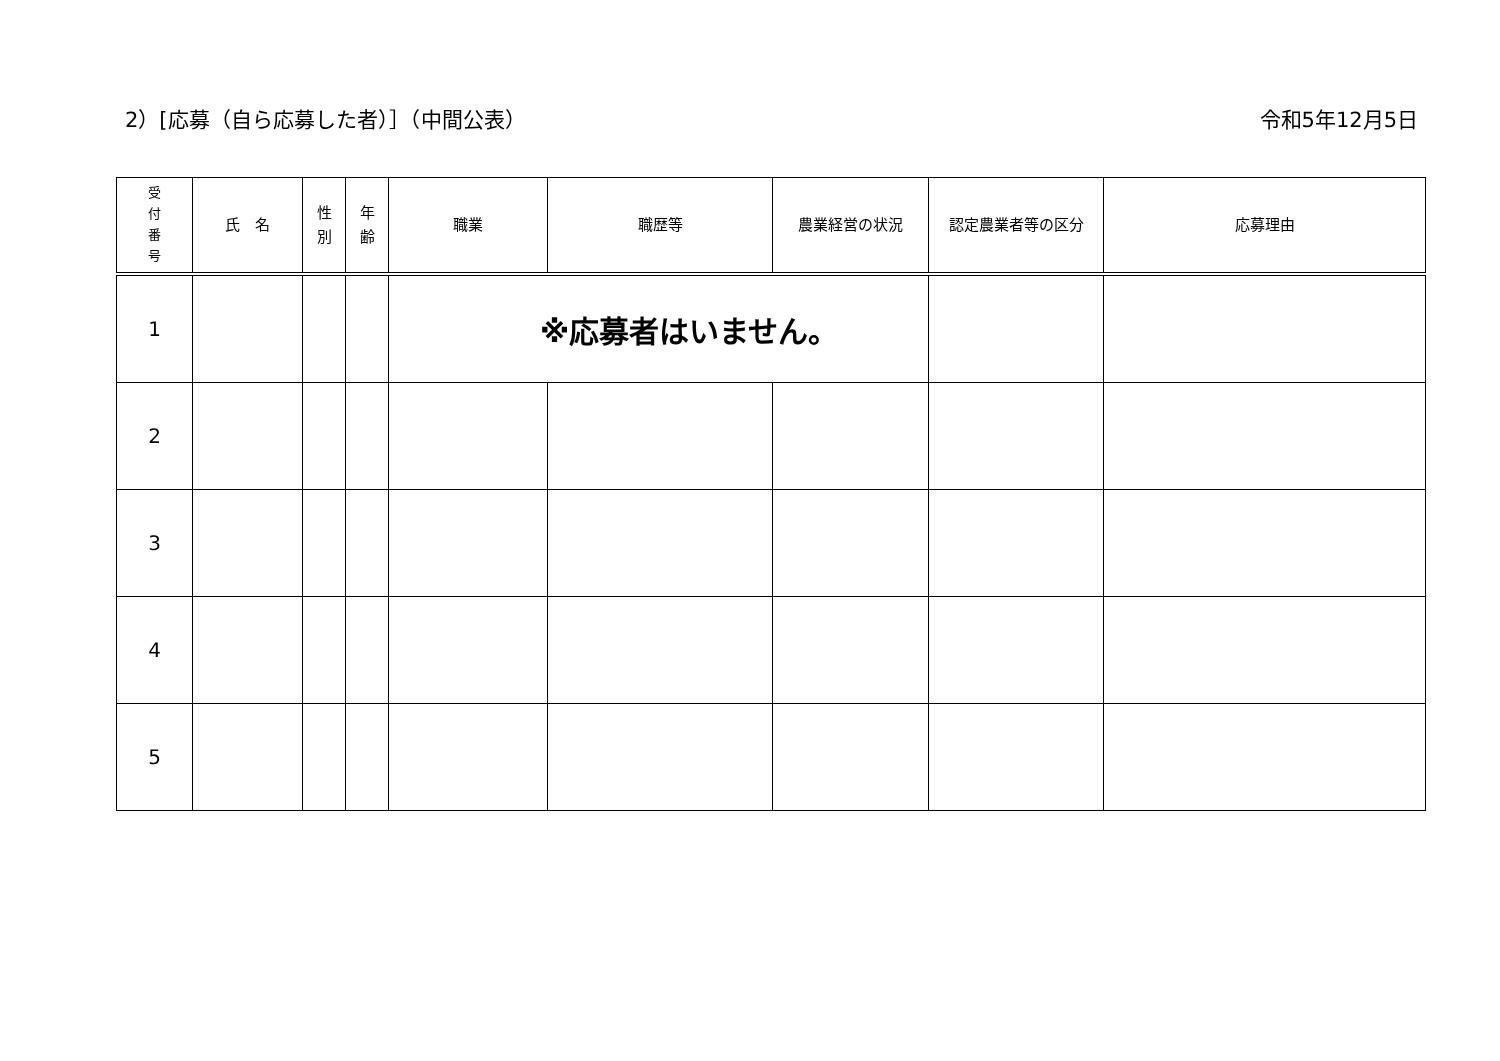2）[応募（自ら応募した者）］（中間公表） 令和5年12月5日
| 受 付 番 号 | 氏 名 | 性 別 | 年 齢 | 職業 | 職歴等 | 農業経営の状況 | 認定農業者等の区分 | 応募理由 |
| --- | --- | --- | --- | --- | --- | --- | --- | --- |
| 1 | | | | ※応募者はいません。 | | | | |
| 2 | | | | | | | | |
| 3 | | | | | | | | |
| 4 | | | | | | | | |
| 5 | | | | | | | | |